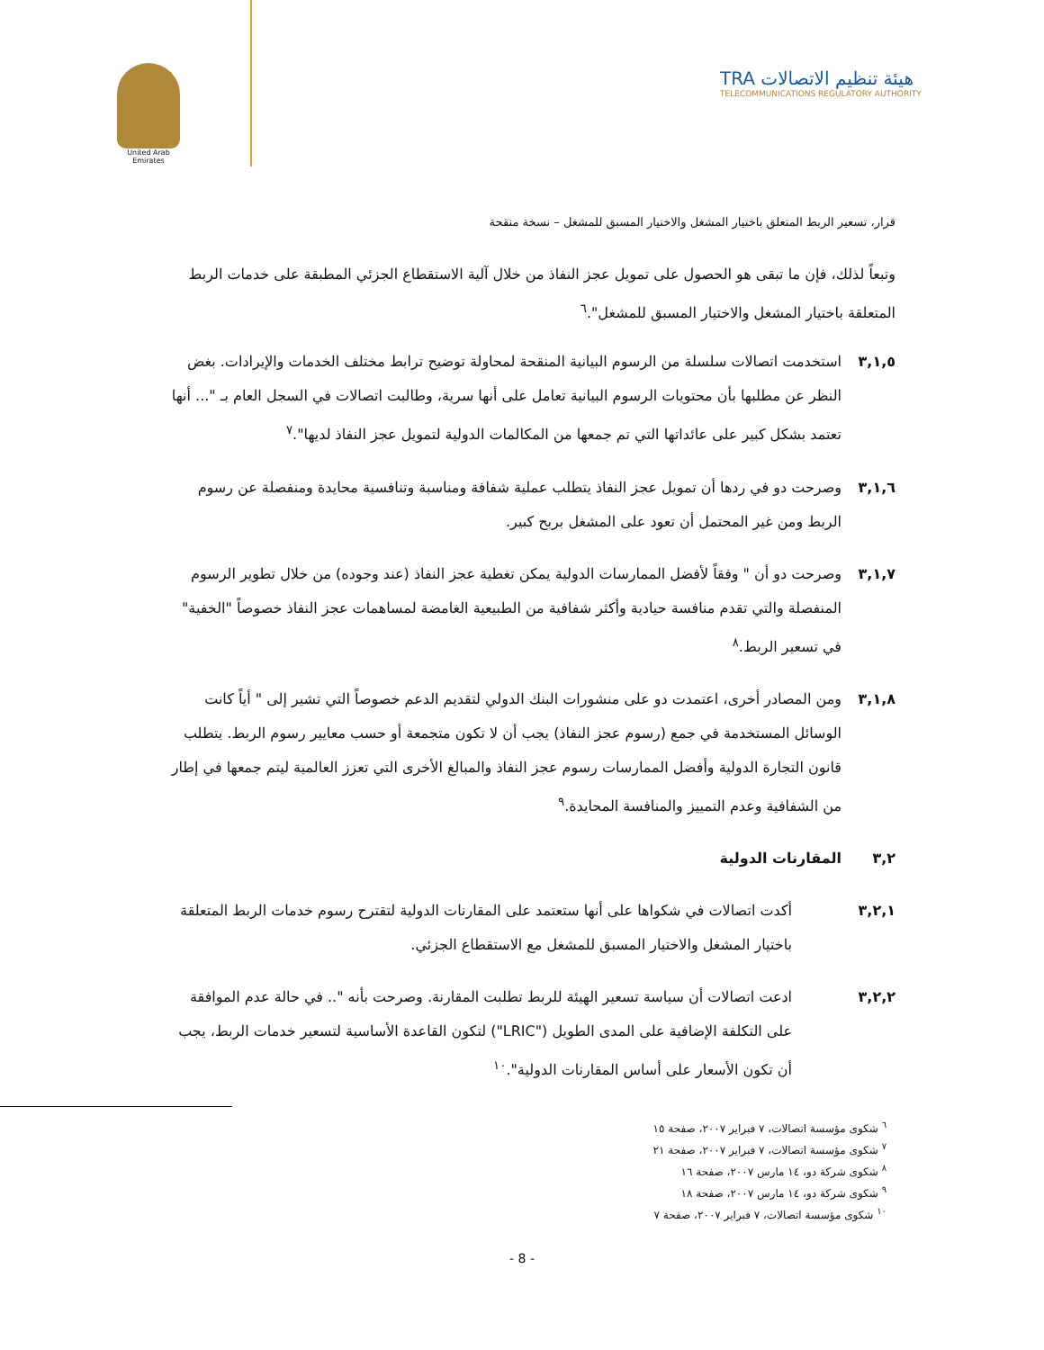United Arab Emirates
TRA هيئة تنظيم الاتصالات
TELECOMMUNICATIONS REGULATORY AUTHORITY
قرار، تسعير الربط المتعلق باختيار المشغل والاختيار المسبق للمشغل – نسخة منقحة
وتبعاً لذلك، فإن ما تبقى هو الحصول على تمويل عجز النفاذ من خلال آلية الاستقطاع الجزئي المطبقة على خدمات الربط المتعلقة باختيار المشغل والاختيار المسبق للمشغل".<sup>٦</sup>
٣,١,٥ استخدمت اتصالات سلسلة من الرسوم البيانية المنقحة لمحاولة توضيح ترابط مختلف الخدمات والإيرادات. بغض النظر عن مطلبها بأن محتويات الرسوم البيانية تعامل على أنها سرية، وطالبت اتصالات في السجل العام بـ "... أنها تعتمد بشكل كبير على عائداتها التي تم جمعها من المكالمات الدولية لتمويل عجز النفاذ لديها".<sup>٧</sup>
٣,١,٦ وصرحت دو في ردها أن تمويل عجز النفاذ يتطلب عملية شفافة ومناسبة وتنافسية محايدة ومنفصلة عن رسوم الربط ومن غير المحتمل أن تعود على المشغل بربح كبير.
٣,١,٧ وصرحت دو أن " وفقاً لأفضل الممارسات الدولية يمكن تغطية عجز النفاذ (عند وجوده) من خلال تطوير الرسوم المنفصلة والتي تقدم منافسة حيادية وأكثر شفافية من الطبيعية الغامضة لمساهمات عجز النفاذ خصوصاً "الخفية" في تسعير الربط.<sup>٨</sup>
٣,١,٨ ومن المصادر أخرى، اعتمدت دو على منشورات البنك الدولي لتقديم الدعم خصوصاً التي تشير إلى " أياً كانت الوسائل المستخدمة في جمع (رسوم عجز النفاذ) يجب أن لا تكون متجمعة أو حسب معايير رسوم الربط. يتطلب قانون التجارة الدولية وأفضل الممارسات رسوم عجز النفاذ والمبالغ الأخرى التي تعزز العالمية ليتم جمعها في إطار من الشفافية وعدم التمييز والمنافسة المحايدة.<sup>٩</sup>
٣,٢ المقارنات الدولية
٣,٢,١ أكدت اتصالات في شكواها على أنها ستعتمد على المقارنات الدولية لتقترح رسوم خدمات الربط المتعلقة باختيار المشغل والاختيار المسبق للمشغل مع الاستقطاع الجزئي.
٣,٢,٢ ادعت اتصالات أن سياسة تسعير الهيئة للربط تطلبت المقارنة. وصرحت بأنه ".. في حالة عدم الموافقة على التكلفة الإضافية على المدى الطويل ("LRIC") لتكون القاعدة الأساسية لتسعير خدمات الربط، يجب أن تكون الأسعار على أساس المقارنات الدولية".<sup>١٠</sup>
<sup>٦</sup> شكوى مؤسسة اتصالات، ٧ فبراير ٢٠٠٧، صفحة ١٥
<sup>٧</sup> شكوى مؤسسة اتصالات، ٧ فبراير ٢٠٠٧، صفحة ٢١
<sup>٨</sup> شكوى شركة دو، ١٤ مارس ٢٠٠٧، صفحة ١٦
<sup>٩</sup> شكوى شركة دو، ١٤ مارس ٢٠٠٧، صفحة ١٨
<sup>١٠</sup> شكوى مؤسسة اتصالات، ٧ فبراير ٢٠٠٧، صفحة ٧
- 8 -